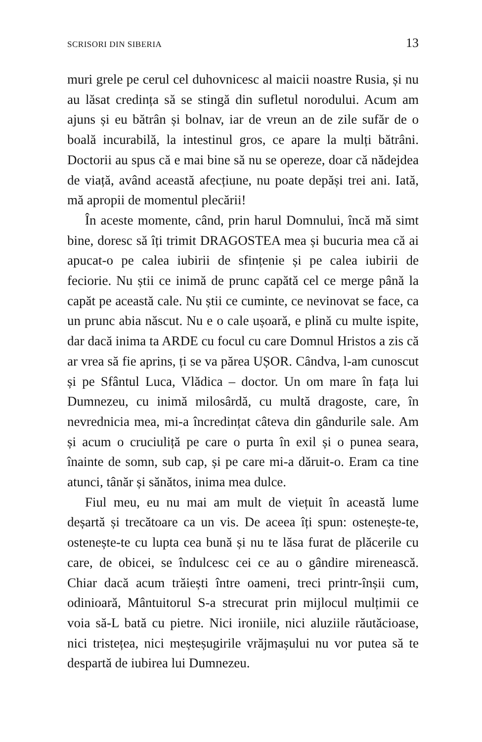SCRISORI DIN SIBERIA 13
muri grele pe cerul cel duhovnicesc al maicii noastre Rusia, și nu au lăsat credința să se stingă din sufletul norodului. Acum am ajuns și eu bătrân și bolnav, iar de vreun an de zile sufăr de o boală incurabilă, la intestinul gros, ce apare la mulți bătrâni. Doctorii au spus că e mai bine să nu se opereze, doar că nădejdea de viață, având această afecțiune, nu poate depăși trei ani. Iată, mă apropii de momentul plecării!
În aceste momente, când, prin harul Domnului, încă mă simt bine, doresc să îți trimit DRAGOSTEA mea și bucuria mea că ai apucat-o pe calea iubirii de sfințenie și pe calea iubirii de feciorie. Nu știi ce inimă de prunc capătă cel ce merge până la capăt pe această cale. Nu știi ce cuminte, ce nevinovat se face, ca un prunc abia născut. Nu e o cale ușoară, e plină cu multe ispite, dar dacă inima ta ARDE cu focul cu care Domnul Hristos a zis că ar vrea să fie aprins, ți se va părea UȘOR. Cândva, l-am cunoscut și pe Sfântul Luca, Vlădica – doctor. Un om mare în fața lui Dumnezeu, cu inimă milosârdă, cu multă dragoste, care, în nevrednicia mea, mi-a încredințat câteva din gândurile sale. Am și acum o cruciuliță pe care o purta în exil și o punea seara, înainte de somn, sub cap, și pe care mi-a dăruit-o. Eram ca tine atunci, tânăr și sănătos, inima mea dulce.
Fiul meu, eu nu mai am mult de viețuit în această lume deșartă și trecătoare ca un vis. De aceea îți spun: ostenește-te, ostenește-te cu lupta cea bună și nu te lăsa furat de plăcerile cu care, de obicei, se îndulcesc cei ce au o gândire mirenească. Chiar dacă acum trăiești între oameni, treci printr-înșii cum, odinioară, Mântuitorul S-a strecurat prin mijlocul mulțimii ce voia să-L bată cu pietre. Nici ironiile, nici aluziile răutăcioase, nici tristețea, nici meșteșugirile vrăjmașului nu vor putea să te despartă de iubirea lui Dumnezeu.